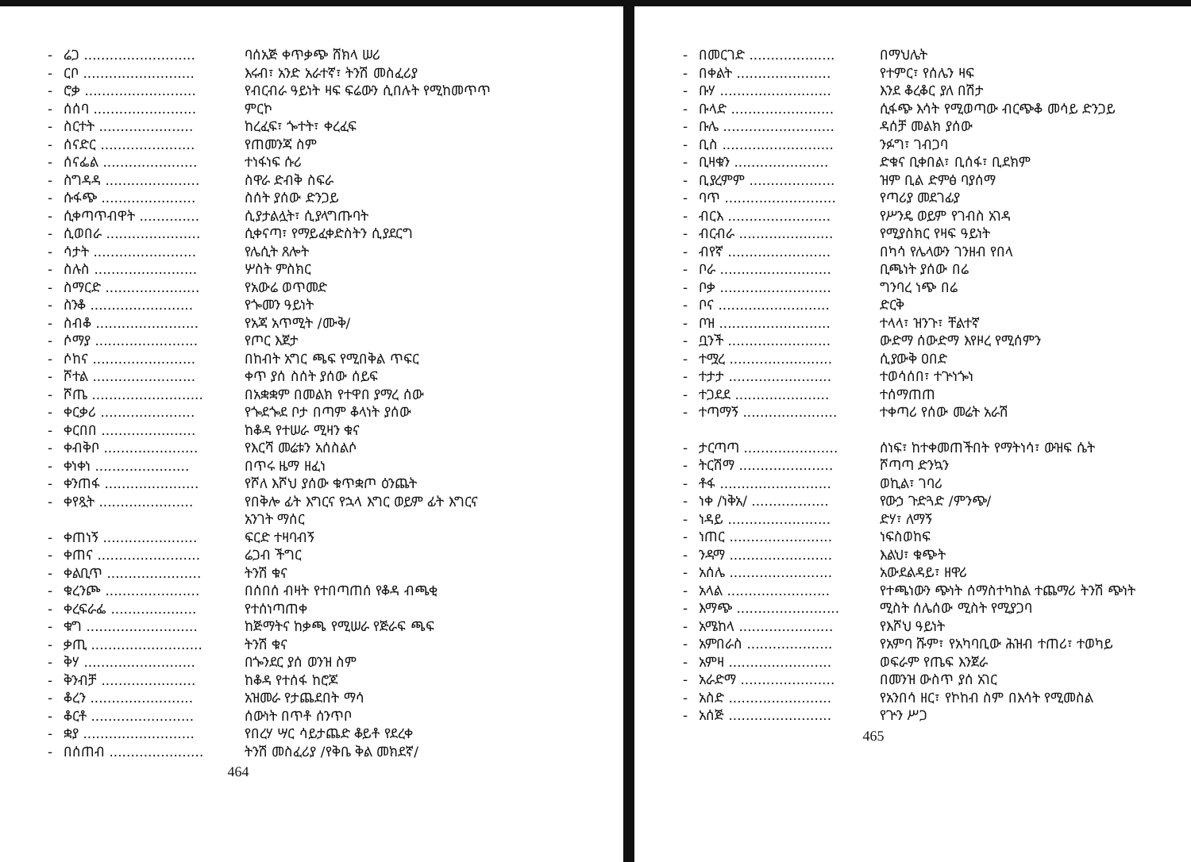- ሬጋ .......................... ባሰአጅ ቀጥቃጭ ሸክላ ሠሪ
- ርቦ .......................... እሩብ፣ አንድ አራተኛ፣ ትንሽ መስፈሪያ
- ሮቃ .......................... የብርብራ ዓይነት ዛፍ ፍሬውን ሲበሉት የሚከመጥጥ
- ሰሰባ ........................ ምርኮ
- ስርተት ...................... ከረፈፍ፣ ጐተት፣ ቀረፈፍ
- ሰናድር ...................... የጠመንጃ ስም
- ሰናፌል ...................... ተነፋነፍ ሱሪ
- ስግዳዳ ...................... ስዋራ ድብቅ ስፍራ
- ሱፋጭ ...................... ስሰት ያሰው ድንጋይ
- ሲቀጣጥብዋት .............. ሲያታልሏት፣ ሲያላግጡባት
- ሲወበራ ...................... ሲቀናጣ፣ የማይፈቀድስትን ሲያደርግ
- ሳታት ........................ የሌሲት ጸሎት
- ስሉስ ........................ ሦስት ምስክር
- ስማርድ ...................... የአውሬ ወጥመድ
- ስንቆ ........................ የጐመን ዓይነት
- ስብቆ ........................ የአጃ አጥሚት /ሙቅ/
- ሶማያ ........................ የጦር እጀታ
- ሶከና ........................ በከብት አግር ጫፍ የሚበቅል ጥፍር
- ሾተል ........................ ቀጥ ያሰ ስሰት ያሰው ሰይፍ
- ሾጤ .......................... በአቋቋም በመልክ የተዋበ ያማረ ሰው
- ቀርቃሪ ...................... የጐደጐደ ቦታ በጣም ቆላነት ያሰው
- ቀርበበ ...................... ከቆዳ የተሠራ ሚዛን ቁና
- ቀብቅቦ ...................... የእርሻ መሬቱን አሰስልሶ
- ቀነቀነ ...................... በጥሩ ዜማ ዘፈነ
- ቀንጠፋ ...................... የሾለ እሾህ ያሰው ቁጥቋጦ ዕንጨት
- ቀየጿት ...................... የበቅሎ ፊት እግርና የኋላ እግር ወይም ፊት እግርና አንገት ማሰር
- ቀጠነኝ ...................... ፍርድ ተዛባብኝ
- ቀጠና ........................ ሬጋብ ችግር
- ቀልቢጥ ...................... ትንሽ ቁና
- ቁረንጮ ...................... በሰበሰ ብዛት የተበጣጠሰ የቆዳ ብጫቂ
- ቀረፍራፌ .................... የተሰነጣጠቀ
- ቁግ .......................... ከጅማትና ከቃጫ የሚሠራ የጅራፍ ጫፍ
- ቃጢ .......................... ትንሽ ቁና
- ቅሃ .......................... በጐንደር ያሰ ወንዝ ስም
- ቅንብቻ ...................... ከቆዳ የተሰፋ ከሮጆ
- ቆረን ........................ አዝመራ የታጨደበት ማሳ
- ቆርቶ ........................ ሰውነት በጥቶ ሰንጥቦ
- ቋያ .......................... የበረሃ ሣር ሳይታጨድ ቆይቶ የደረቀ
- በሰጠብ ...................... ትንሽ መስፈሪያ /የቅቤ ቅል መክደኛ/
464
- በመርገድ .................... በማህሌት
- በቀልት ...................... የተምር፣ የሰሌን ዛፍ
- ቡሃ .......................... እንደ ቆረቆር ያለ በሽታ
- ቡላድ ........................ ሲፋጭ እሳት የሚወጣው ብርጭቆ መሳይ ድንጋይ
- ቡሌ .......................... ዳሰቻ መልክ ያሰው
- ቢስ .......................... ንፉግ፣ ገብጋባ
- ቢዛቁን ...................... ድቁና ቢቀበል፣ ቢሰፋ፣ ቢደክም
- ቢያረምም .................... ዝም ቢል ድምፅ ባያሰማ
- ባጥ .......................... የጣሪያ መደገፊያ
- ብርእ ........................ የሥንዴ ወይም የገብስ አገዳ
- ብርብራ ...................... የሚያስክር የዛፍ ዓይነት
- ብየኛ ........................ በካሳ የሌላውን ገንዘብ የበላ
- ቦራ .......................... ቢጫነት ያሰው በሬ
- ቦቃ .......................... ግንባረ ነጭ በሬ
- ቦና .......................... ድርቅ
- ቦዝ .......................... ተላላ፣ ዝንጉ፣ ቸልተኛ
- ቧንች ........................ ውድማ ሰውድማ እየዞረ የሚሰምን
- ተሟረ ........................ ሲያውቅ ዐበድ
- ተታታ ........................ ተወሳሰበ፣ ተጕነጐነ
- ተጋደደ ...................... ተሰማጠጠ
- ተጣማኝ ...................... ተቀጣሪ የሰው መሬት አራሽ
- ታርጣጣ ...................... ሰነፍ፣ ከተቀመጠችበት የማትነሳ፣ ውዝፍ ሴት
- ትርሽማ ...................... ሾጣጣ ድንኳን
- ቶፋ .......................... ወኪል፣ ገባሪ
- ነቀ /ነቅአ/ .................. የውኃ ጉድጓድ /ምንጭ/
- ነዳይ ........................ ድሃ፣ ለማኝ
- ነጠር ........................ ነፍስወከፍ
- ንዳማ ........................ እልህ፣ ቁጭት
- አሰሌ ........................ አውደልዳይ፣ ዘዋሪ
- አላል ........................ የተጫነውን ጭነት ሰማስተካከል ተጨማሪ ትንሽ ጭነት
- እማጭ ........................ ሚስት ሰሌሰው ሚስት የሚያጋባ
- አሜከላ ...................... የእሾህ ዓይነት
- አምበራስ .................... የአምባ ሹም፣ የአካባቢው ሕዝብ ተጠሪ፣ ተወካይ
- አምዛ ........................ ወፍራም የጤፍ እንጀራ
- አራድማ ...................... በመንዝ ውስጥ ያሰ አገር
- አስድ ........................ የአንበሳ ዘር፣ የኮከብ ስም በእሳት የሚመስል
- አሰጅ ........................ የጕን ሥጋ
465